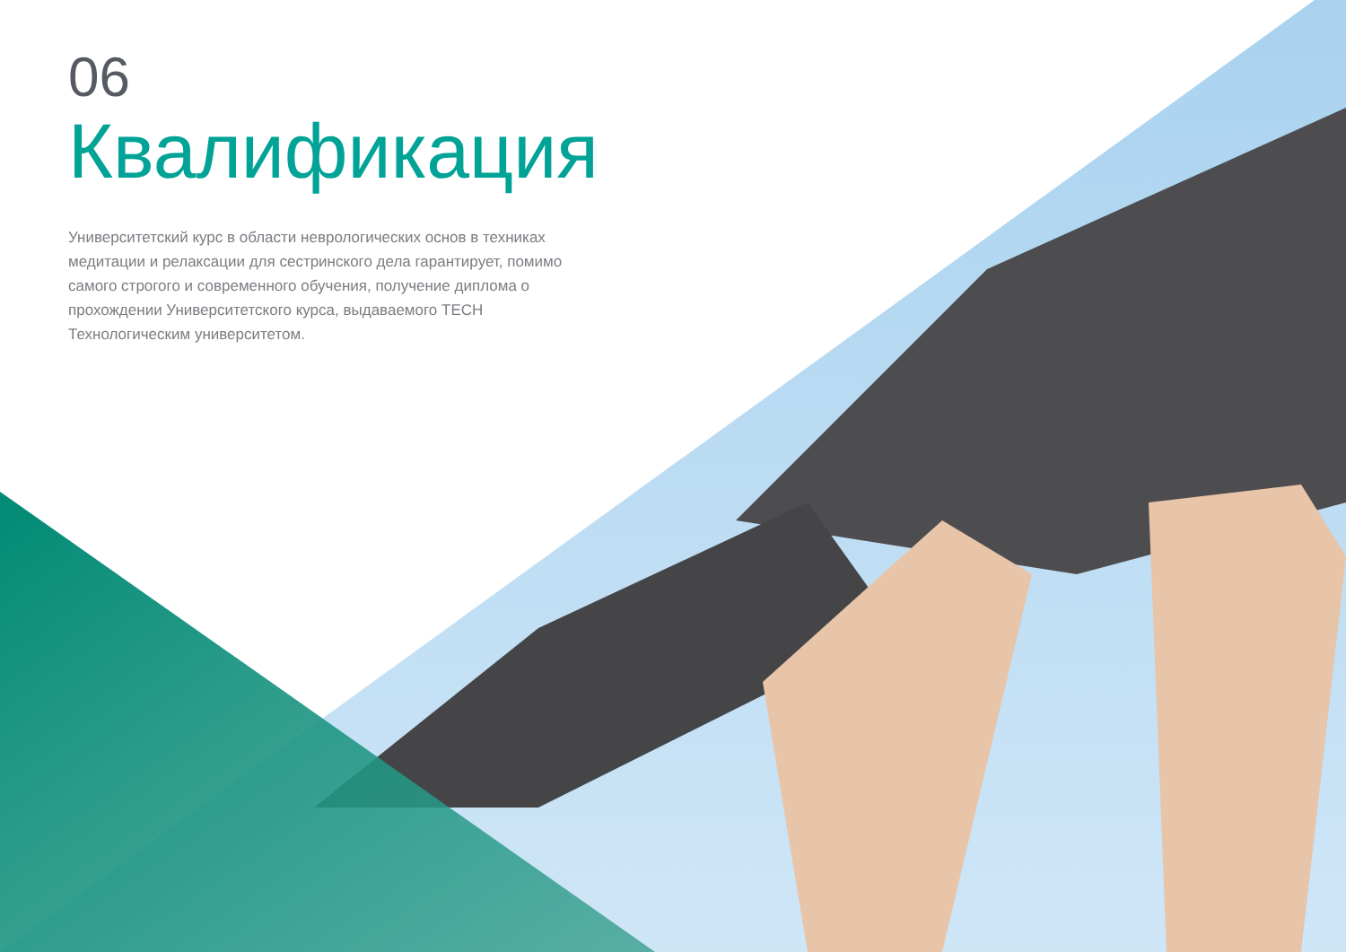06
Квалификация
Университетский курс в области неврологических основ в техниках медитации и релаксации для сестринского дела гарантирует, помимо самого строгого и современного обучения, получение диплома о прохождении Университетского курса, выдаваемого TECH Технологическим университетом.